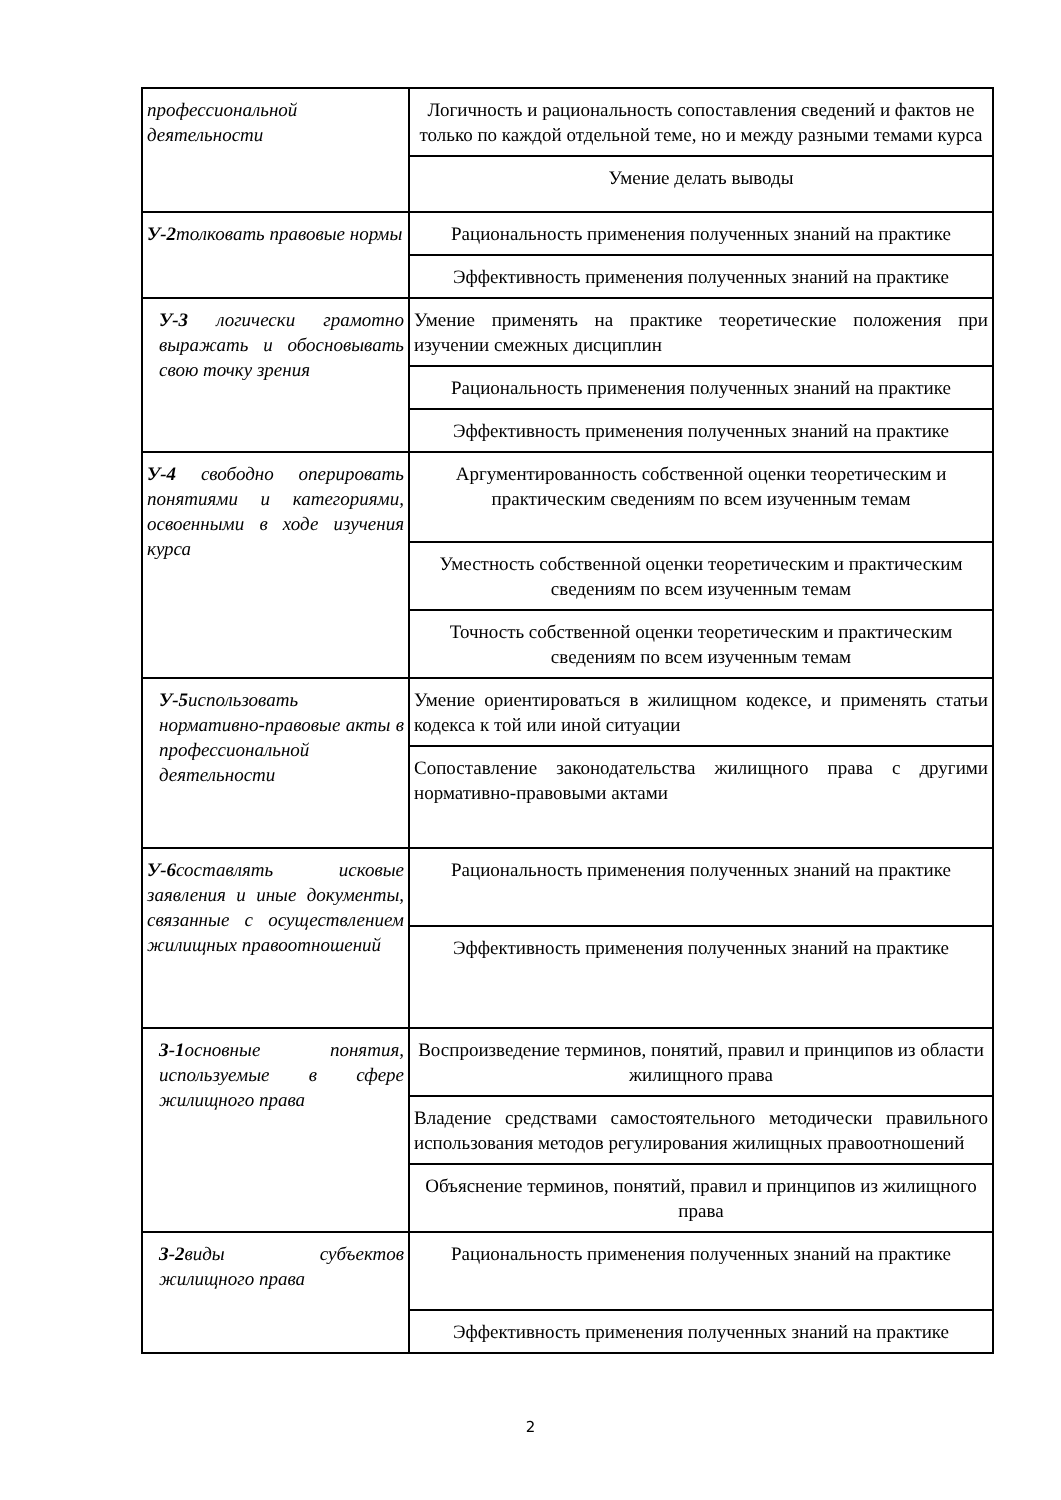| профессиональной деятельности | Логичность и рациональность сопоставления сведений и фактов не только по каждой отдельной теме, но и между разными темами курса |
| | Умение делать выводы |
| У-2 толковать правовые нормы | Рациональность применения полученных знаний на практике |
| | Эффективность применения полученных знаний на практике |
| У-3 логически грамотно выражать и обосновывать свою точку зрения | Умение применять на практике теоретические положения при изучении смежных дисциплин |
| | Рациональность применения полученных знаний на практике |
| | Эффективность применения полученных знаний на практике |
| У-4 свободно оперировать понятиями и категориями, освоенными в ходе изучения курса | Аргументированность собственной оценки теоретическим и практическим сведениям по всем изученным темам |
| | Уместность собственной оценки теоретическим и практическим сведениям по всем изученным темам |
| | Точность собственной оценки теоретическим и практическим сведениям по всем изученным темам |
| У-5 использовать нормативно-правовые акты в профессиональной деятельности | Умение ориентироваться в жилищном кодексе, и применять статьи кодекса к той или иной ситуации |
| | Сопоставление законодательства жилищного права с другими нормативно-правовыми актами |
| У-6 составлять исковые заявления и иные документы, связанные с осуществлением жилищных правоотношений | Рациональность применения полученных знаний на практике |
| | Эффективность применения полученных знаний на практике |
| З-1 основные понятия, используемые в сфере жилищного права | Воспроизведение терминов, понятий, правил и принципов из области жилищного права |
| | Владение средствами самостоятельного методически правильного использования методов регулирования жилищных правоотношений |
| | Объяснение терминов, понятий, правил и принципов из жилищного права |
| З-2 виды субъектов жилищного права | Рациональность применения полученных знаний на практике |
| | Эффективность применения полученных знаний на практике |
2